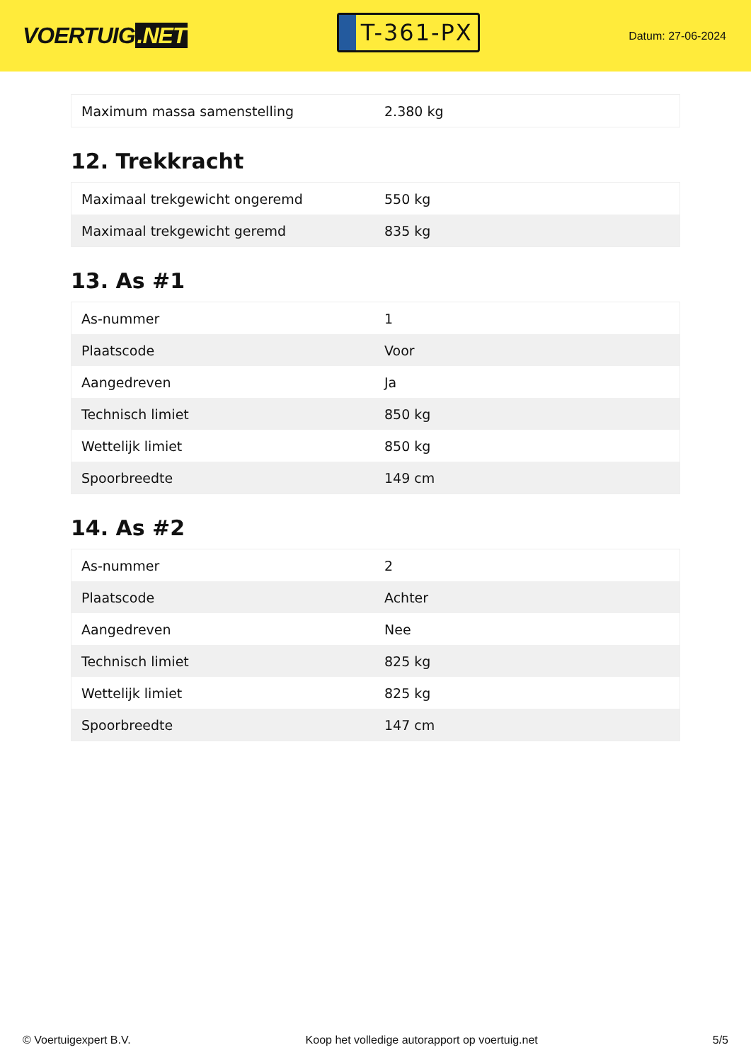VOERTUIG.NET
T-361-PX
Datum: 27-06-2024
| Maximum massa samenstelling | 2.380 kg |
12. Trekkracht
| Maximaal trekgewicht ongeremd | 550 kg |
| Maximaal trekgewicht geremd | 835 kg |
13. As #1
| As-nummer | 1 |
| Plaatscode | Voor |
| Aangedreven | Ja |
| Technisch limiet | 850 kg |
| Wettelijk limiet | 850 kg |
| Spoorbreedte | 149 cm |
14. As #2
| As-nummer | 2 |
| Plaatscode | Achter |
| Aangedreven | Nee |
| Technisch limiet | 825 kg |
| Wettelijk limiet | 825 kg |
| Spoorbreedte | 147 cm |
© Voertuigexpert B.V. Koop het volledige autorapport op voertuig.net 5/5